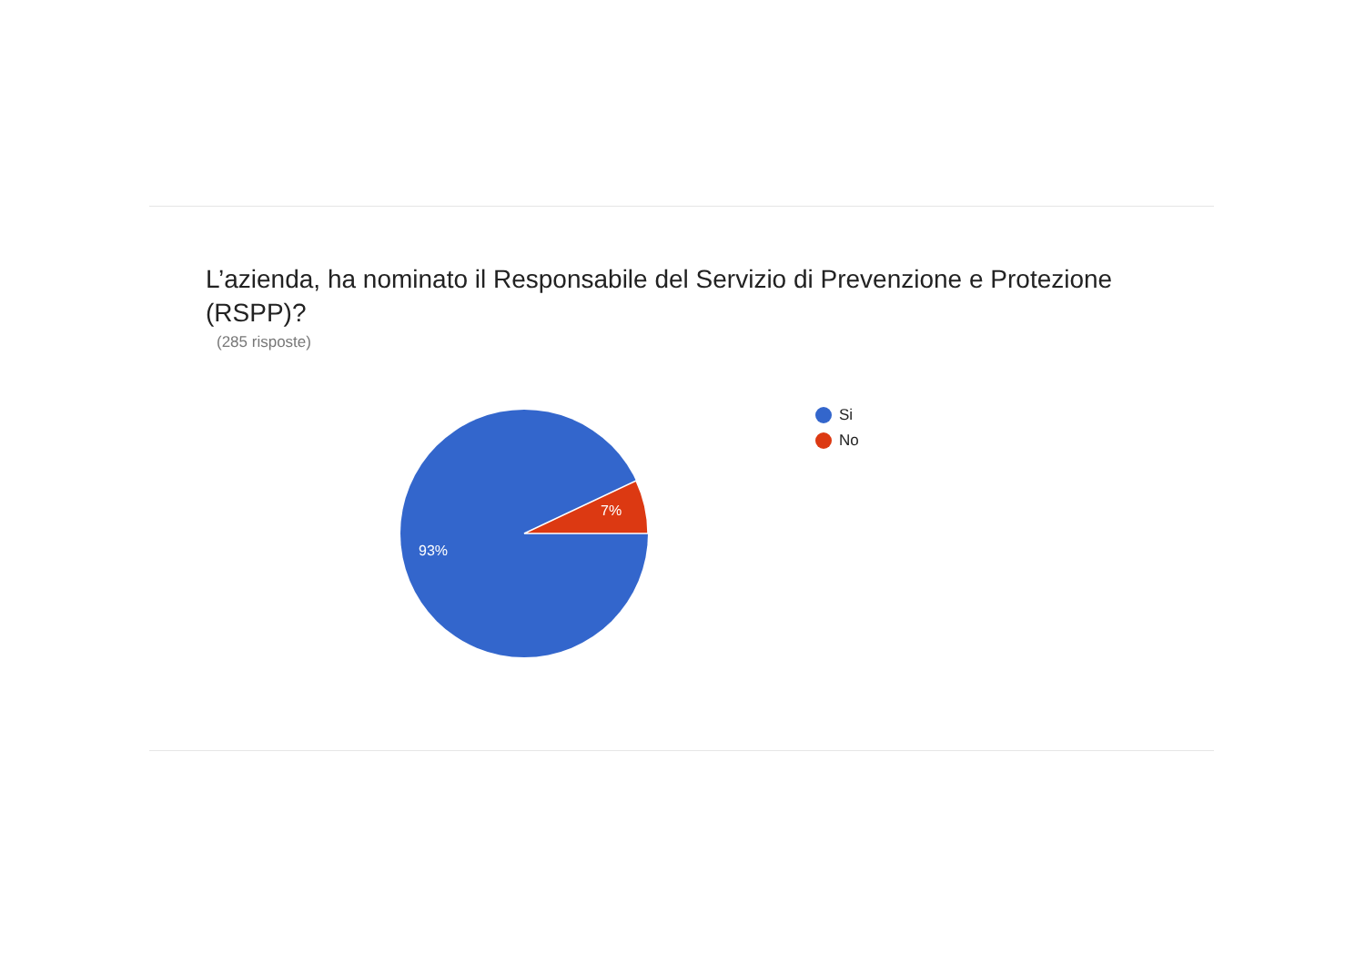L’azienda, ha nominato il Responsabile del Servizio di Prevenzione e Protezione (RSPP)?
(285 risposte)
7%
93%
Si
No